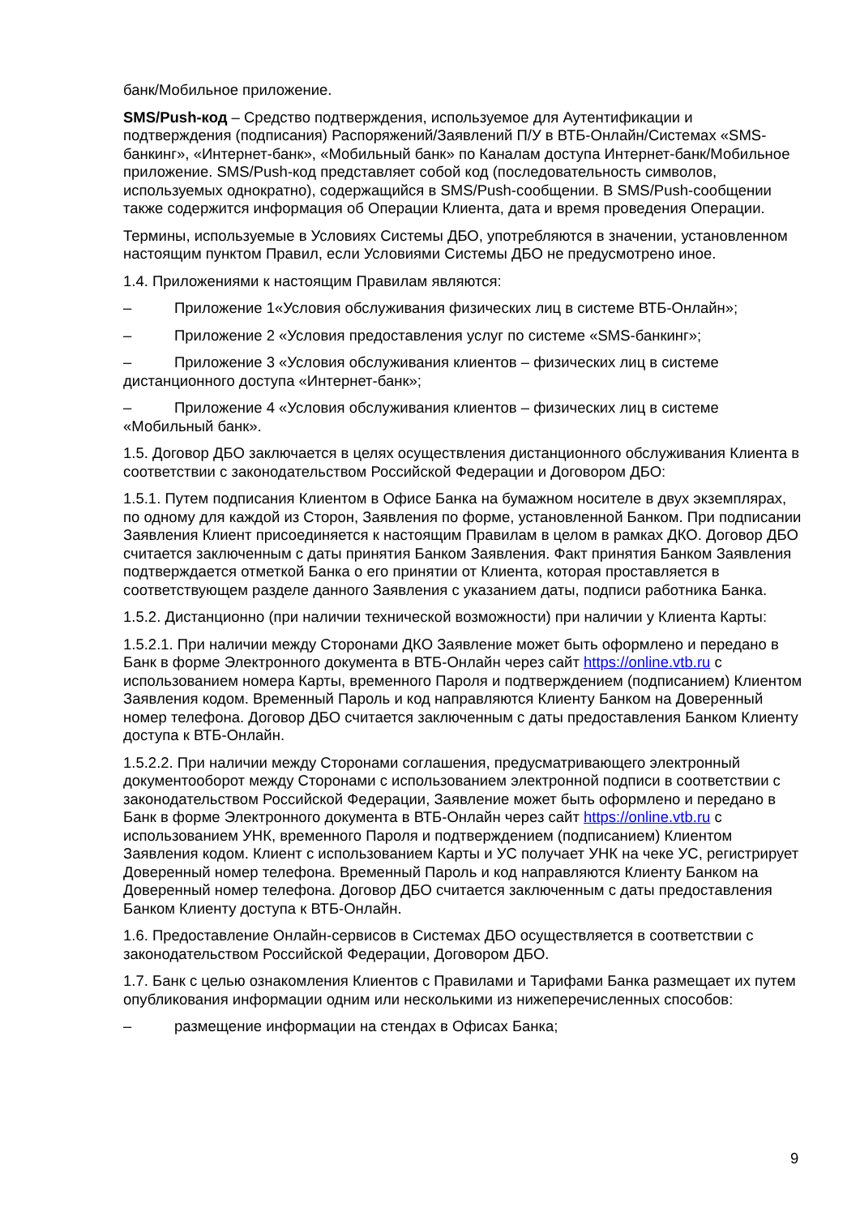банк/Мобильное приложение.
SMS/Push-код – Средство подтверждения, используемое для Аутентификации и подтверждения (подписания) Распоряжений/Заявлений П/У в ВТБ-Онлайн/Системах «SMS-банкинг», «Интернет-банк», «Мобильный банк» по Каналам доступа Интернет-банк/Мобильное приложение. SMS/Push-код представляет собой код (последовательность символов, используемых однократно), содержащийся в SMS/Push-сообщении. В SMS/Push-сообщении также содержится информация об Операции Клиента, дата и время проведения Операции.
Термины, используемые в Условиях Системы ДБО, употребляются в значении, установленном настоящим пунктом Правил, если Условиями Системы ДБО не предусмотрено иное.
1.4. Приложениями к настоящим Правилам являются:
– Приложение 1«Условия обслуживания физических лиц в системе ВТБ-Онлайн»;
– Приложение 2 «Условия предоставления услуг по системе «SMS-банкинг»;
– Приложение 3 «Условия обслуживания клиентов – физических лиц в системе дистанционного доступа «Интернет-банк»;
– Приложение 4 «Условия обслуживания клиентов – физических лиц в системе «Мобильный банк».
1.5. Договор ДБО заключается в целях осуществления дистанционного обслуживания Клиента в соответствии с законодательством Российской Федерации и Договором ДБО:
1.5.1. Путем подписания Клиентом в Офисе Банка на бумажном носителе в двух экземплярах, по одному для каждой из Сторон, Заявления по форме, установленной Банком. При подписании Заявления Клиент присоединяется к настоящим Правилам в целом в рамках ДКО. Договор ДБО считается заключенным с даты принятия Банком Заявления. Факт принятия Банком Заявления подтверждается отметкой Банка о его принятии от Клиента, которая проставляется в соответствующем разделе данного Заявления с указанием даты, подписи работника Банка.
1.5.2. Дистанционно (при наличии технической возможности) при наличии у Клиента Карты:
1.5.2.1. При наличии между Сторонами ДКО Заявление может быть оформлено и передано в Банк в форме Электронного документа в ВТБ-Онлайн через сайт https://online.vtb.ru с использованием номера Карты, временного Пароля и подтверждением (подписанием) Клиентом Заявления кодом. Временный Пароль и код направляются Клиенту Банком на Доверенный номер телефона. Договор ДБО считается заключенным с даты предоставления Банком Клиенту доступа к ВТБ-Онлайн.
1.5.2.2. При наличии между Сторонами соглашения, предусматривающего электронный документооборот между Сторонами с использованием электронной подписи в соответствии с законодательством Российской Федерации, Заявление может быть оформлено и передано в Банк в форме Электронного документа в ВТБ-Онлайн через сайт https://online.vtb.ru с использованием УНК, временного Пароля и подтверждением (подписанием) Клиентом Заявления кодом. Клиент с использованием Карты и УС получает УНК на чеке УС, регистрирует Доверенный номер телефона. Временный Пароль и код направляются Клиенту Банком на Доверенный номер телефона. Договор ДБО считается заключенным с даты предоставления Банком Клиенту доступа к ВТБ-Онлайн.
1.6. Предоставление Онлайн-сервисов в Системах ДБО осуществляется в соответствии с законодательством Российской Федерации, Договором ДБО.
1.7. Банк с целью ознакомления Клиентов с Правилами и Тарифами Банка размещает их путем опубликования информации одним или несколькими из нижеперечисленных способов:
– размещение информации на стендах в Офисах Банка;
9